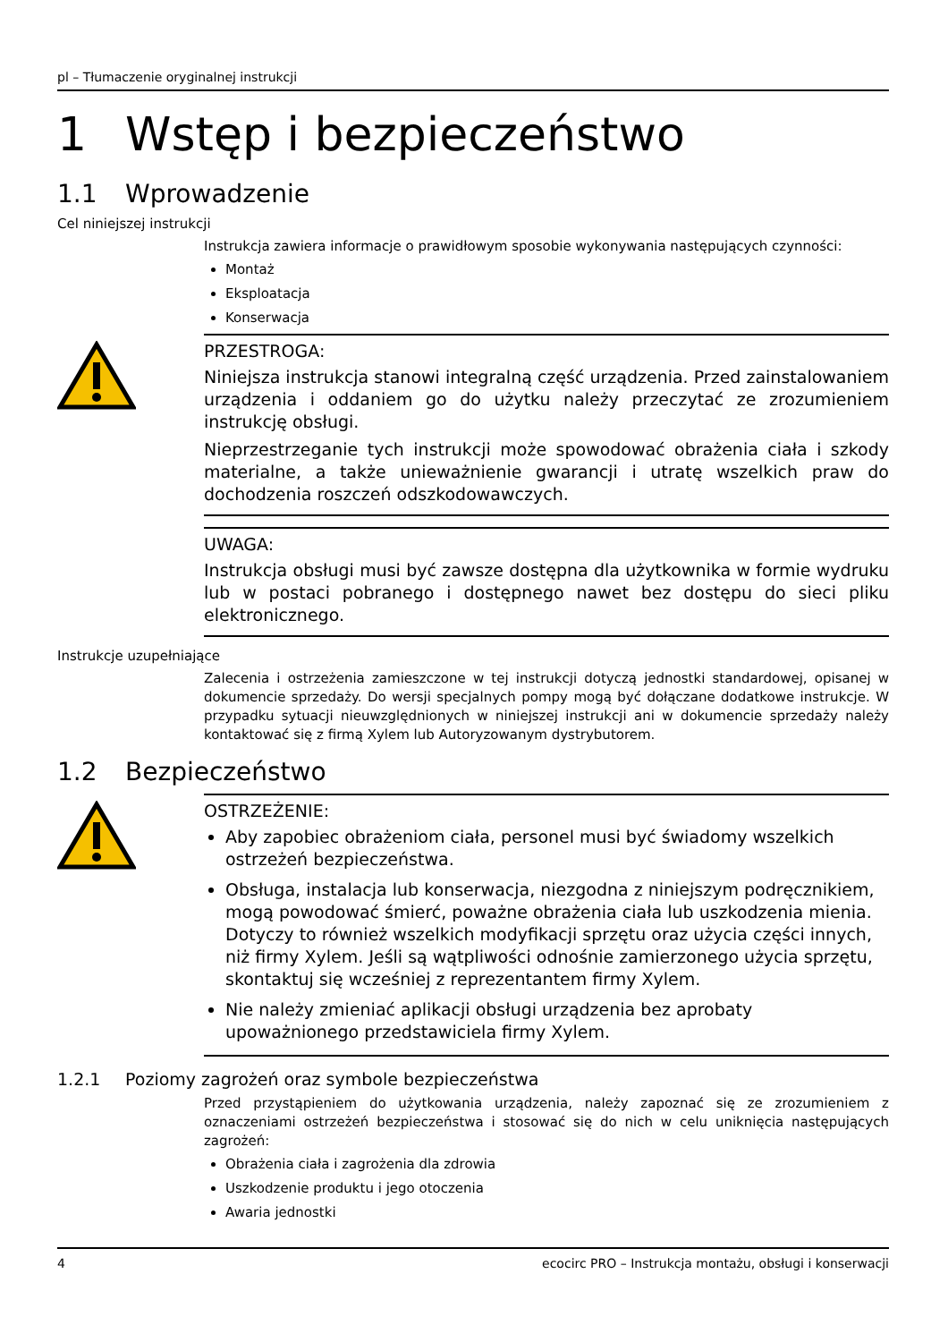pl – Tłumaczenie oryginalnej instrukcji
1 Wstęp i bezpieczeństwo
1.1 Wprowadzenie
Cel niniejszej instrukcji
Instrukcja zawiera informacje o prawidłowym sposobie wykonywania następujących czynności:
Montaż
Eksploatacja
Konserwacja
PRZESTROGA:
Niniejsza instrukcja stanowi integralną część urządzenia. Przed zainstalowaniem urządzenia i oddaniem go do użytku należy przeczytać ze zrozumieniem instrukcję obsługi.
Nieprzestrzeganie tych instrukcji może spowodować obrażenia ciała i szkody materialne, a także unieważnienie gwarancji i utratę wszelkich praw do dochodzenia roszczeń odszkodowawczych.
UWAGA:
Instrukcja obsługi musi być zawsze dostępna dla użytkownika w formie wydruku lub w postaci pobranego i dostępnego nawet bez dostępu do sieci pliku elektronicznego.
Instrukcje uzupełniające
Zalecenia i ostrzeżenia zamieszczone w tej instrukcji dotyczą jednostki standardowej, opisanej w dokumencie sprzedaży. Do wersji specjalnych pompy mogą być dołączane dodatkowe instrukcje. W przypadku sytuacji nieuwzględnionych w niniejszej instrukcji ani w dokumencie sprzedaży należy kontaktować się z firmą Xylem lub Autoryzowanym dystrybutorem.
1.2 Bezpieczeństwo
OSTRZEŻENIE:
Aby zapobiec obrażeniom ciała, personel musi być świadomy wszelkich ostrzeżeń bezpieczeństwa.
Obsługa, instalacja lub konserwacja, niezgodna z niniejszym podręcznikiem, mogą powodować śmierć, poważne obrażenia ciała lub uszkodzenia mienia. Dotyczy to również wszelkich modyfikacji sprzętu oraz użycia części innych, niż firmy Xylem. Jeśli są wątpliwości odnośnie zamierzonego użycia sprzętu, skontaktuj się wcześniej z reprezentantem firmy Xylem.
Nie należy zmieniać aplikacji obsługi urządzenia bez aprobaty upoważnionego przedstawiciela firmy Xylem.
1.2.1 Poziomy zagrożeń oraz symbole bezpieczeństwa
Przed przystąpieniem do użytkowania urządzenia, należy zapoznać się ze zrozumieniem z oznaczeniami ostrzeżeń bezpieczeństwa i stosować się do nich w celu uniknięcia następujących zagrożeń:
Obrażenia ciała i zagrożenia dla zdrowia
Uszkodzenie produktu i jego otoczenia
Awaria jednostki
4 ecocirc PRO – Instrukcja montażu, obsługi i konserwacji